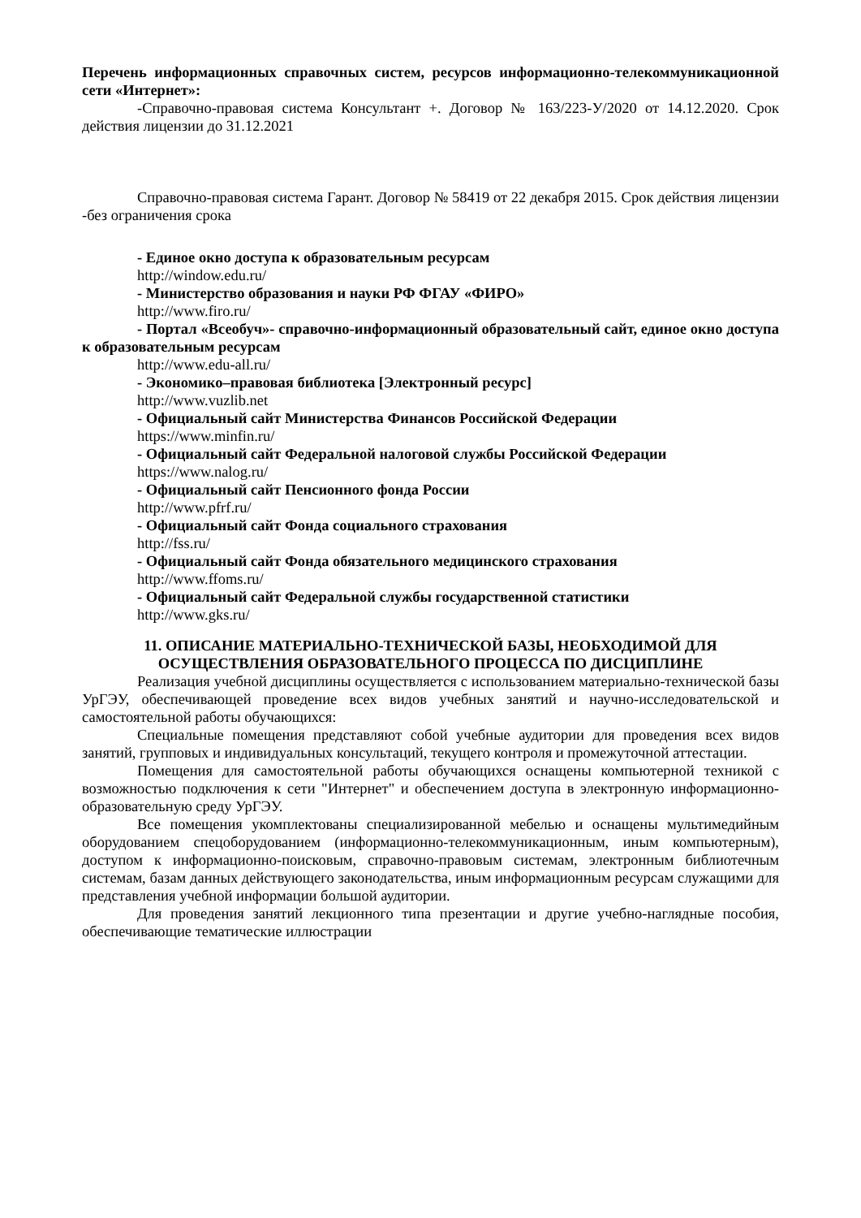Перечень информационных справочных систем, ресурсов информационно-телекоммуникационной сети «Интернет»:
-Справочно-правовая система Консультант +. Договор № 163/223-У/2020 от 14.12.2020. Срок действия лицензии до 31.12.2021
Справочно-правовая система Гарант. Договор № 58419 от 22 декабря 2015. Срок действия лицензии -без ограничения срока
- Единое окно доступа к образовательным ресурсам
http://window.edu.ru/
- Министерство образования и науки РФ ФГАУ «ФИРО»
http://www.firo.ru/
- Портал «Всеобуч»- справочно-информационный образовательный сайт, единое окно доступа к образовательным ресурсам
http://www.edu-all.ru/
- Экономико–правовая библиотека [Электронный ресурс]
http://www.vuzlib.net
- Официальный сайт Министерства Финансов Российской Федерации
https://www.minfin.ru/
- Официальный сайт Федеральной налоговой службы Российской Федерации
https://www.nalog.ru/
- Официальный сайт Пенсионного фонда России
http://www.pfrf.ru/
- Официальный сайт Фонда социального страхования
http://fss.ru/
- Официальный сайт Фонда обязательного медицинского страхования
http://www.ffoms.ru/
- Официальный сайт Федеральной службы государственной статистики
http://www.gks.ru/
11. ОПИСАНИЕ МАТЕРИАЛЬНО-ТЕХНИЧЕСКОЙ БАЗЫ, НЕОБХОДИМОЙ ДЛЯ ОСУЩЕСТВЛЕНИЯ ОБРАЗОВАТЕЛЬНОГО ПРОЦЕССА ПО ДИСЦИПЛИНЕ
Реализация учебной дисциплины осуществляется с использованием материально-технической базы УрГЭУ, обеспечивающей проведение всех видов учебных занятий и научно-исследовательской и самостоятельной работы обучающихся:
Специальные помещения представляют собой учебные аудитории для проведения всех видов занятий, групповых и индивидуальных консультаций, текущего контроля и промежуточной аттестации.
Помещения для самостоятельной работы обучающихся оснащены компьютерной техникой с возможностью подключения к сети "Интернет" и обеспечением доступа в электронную информационно-образовательную среду УрГЭУ.
Все помещения укомплектованы специализированной мебелью и оснащены мультимедийным оборудованием спецоборудованием (информационно-телекоммуникационным, иным компьютерным), доступом к информационно-поисковым, справочно-правовым системам, электронным библиотечным системам, базам данных действующего законодательства, иным информационным ресурсам служащими для представления учебной информации большой аудитории.
Для проведения занятий лекционного типа презентации и другие учебно-наглядные пособия, обеспечивающие тематические иллюстрации